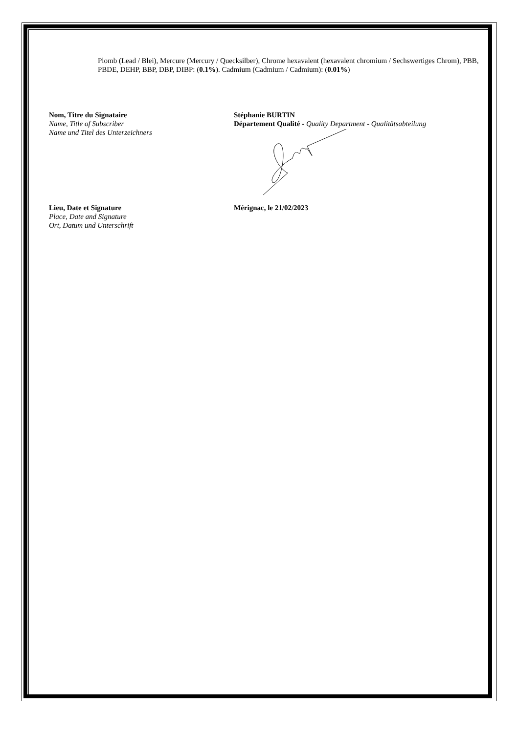Plomb (Lead / Blei), Mercure (Mercury / Quecksilber), Chrome hexavalent (hexavalent chromium / Sechswertiges Chrom), PBB, PBDE, DEHP, BBP, DBP, DIBP: (0.1%). Cadmium (Cadmium / Cadmium): (0.01%)
Nom, Titre du Signataire
Name, Title of Subscriber
Name und Titel des Unterzeichners
Stéphanie BURTIN
Département Qualité - Quality Department - Qualitätsabteilung
Lieu, Date et Signature
Place, Date and Signature
Ort, Datum und Unterschrift
Mérignac, le 21/02/2023